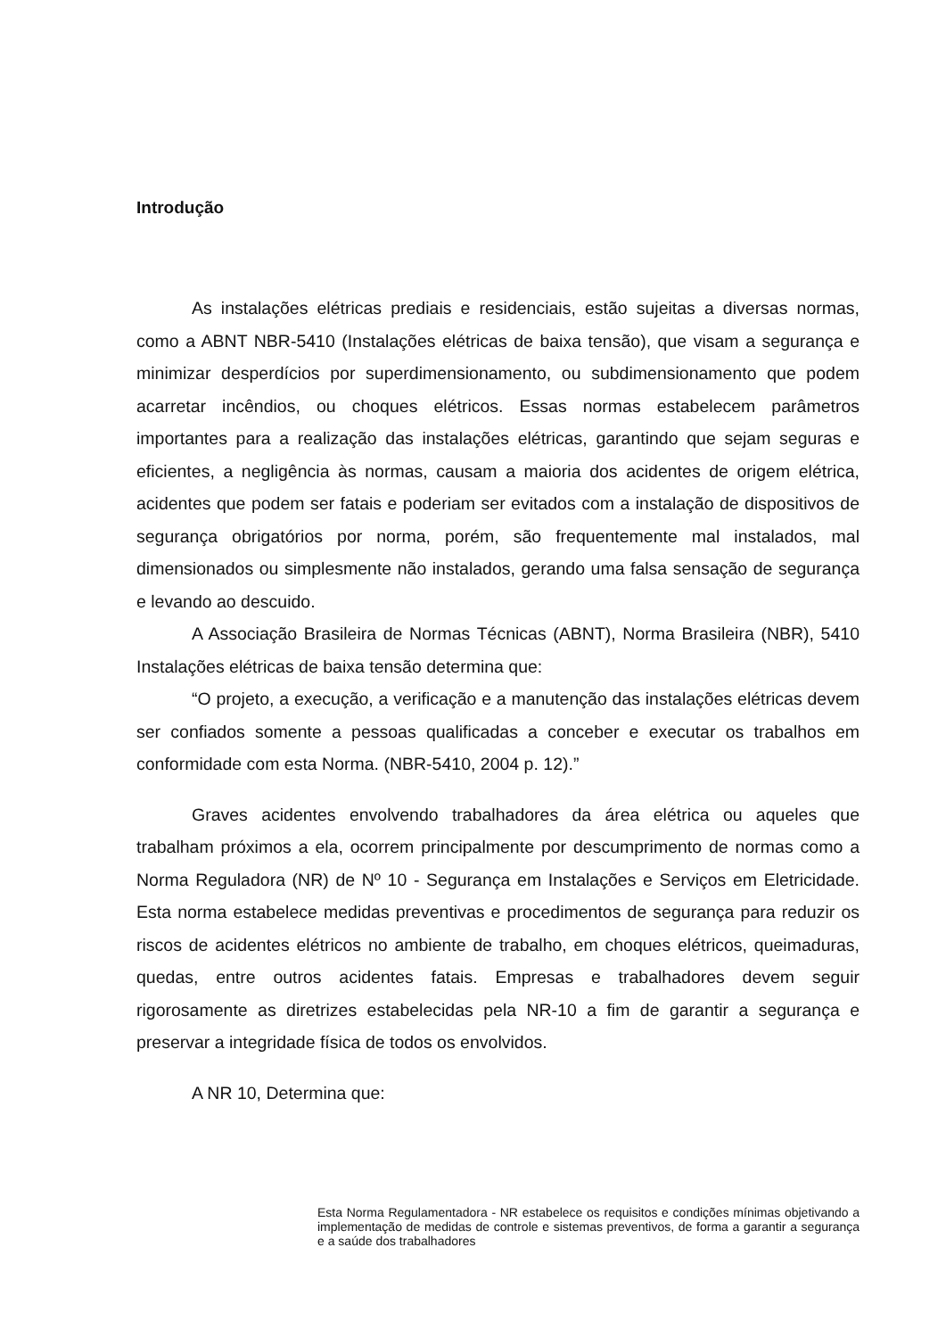Introdução
As instalações elétricas prediais e residenciais, estão sujeitas a diversas normas, como a ABNT NBR-5410 (Instalações elétricas de baixa tensão), que visam a segurança e minimizar desperdícios por superdimensionamento, ou subdimensionamento que podem acarretar incêndios, ou choques elétricos. Essas normas estabelecem parâmetros importantes para a realização das instalações elétricas, garantindo que sejam seguras e eficientes, a negligência às normas, causam a maioria dos acidentes de origem elétrica, acidentes que podem ser fatais e poderiam ser evitados com a instalação de dispositivos de segurança obrigatórios por norma, porém, são frequentemente mal instalados, mal dimensionados ou simplesmente não instalados, gerando uma falsa sensação de segurança e levando ao descuido.
A Associação Brasileira de Normas Técnicas (ABNT), Norma Brasileira (NBR), 5410 Instalações elétricas de baixa tensão determina que:
“O projeto, a execução, a verificação e a manutenção das instalações elétricas devem ser confiados somente a pessoas qualificadas a conceber e executar os trabalhos em conformidade com esta Norma. (NBR-5410, 2004 p. 12).”
Graves acidentes envolvendo trabalhadores da área elétrica ou aqueles que trabalham próximos a ela, ocorrem principalmente por descumprimento de normas como a Norma Reguladora (NR) de Nº 10 - Segurança em Instalações e Serviços em Eletricidade. Esta norma estabelece medidas preventivas e procedimentos de segurança para reduzir os riscos de acidentes elétricos no ambiente de trabalho, em choques elétricos, queimaduras, quedas, entre outros acidentes fatais. Empresas e trabalhadores devem seguir rigorosamente as diretrizes estabelecidas pela NR-10 a fim de garantir a segurança e preservar a integridade física de todos os envolvidos.
A NR 10, Determina que:
Esta Norma Regulamentadora - NR estabelece os requisitos e condições mínimas objetivando a implementação de medidas de controle e sistemas preventivos, de forma a garantir a segurança e a saúde dos trabalhadores